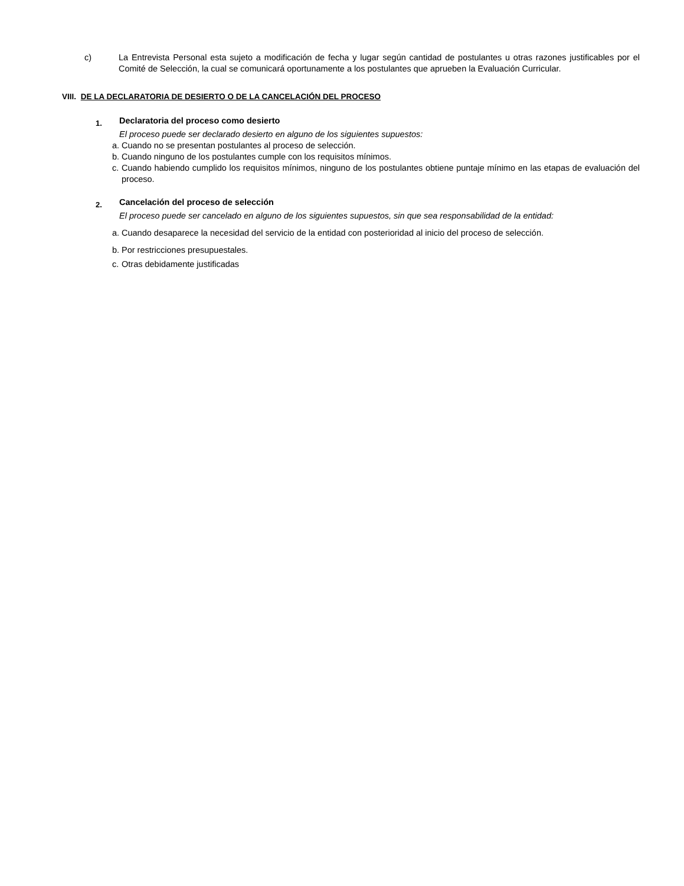c) La Entrevista Personal esta sujeto a modificación de fecha y lugar según cantidad de postulantes u otras razones justificables por el Comité de Selección, la cual se comunicará oportunamente a los postulantes que aprueben la Evaluación Curricular.
VIII. DE LA DECLARATORIA DE DESIERTO O DE LA CANCELACIÓN DEL PROCESO
1.
Declaratoria del proceso como desierto
El proceso puede ser declarado desierto en alguno de los siguientes supuestos:
a. Cuando no se presentan postulantes al proceso de selección.
b. Cuando ninguno de los postulantes cumple con los requisitos mínimos.
c. Cuando habiendo cumplido los requisitos mínimos, ninguno de los postulantes obtiene puntaje mínimo en las etapas de evaluación del proceso.
2.
Cancelación del proceso de selección
El proceso puede ser cancelado en alguno de los siguientes supuestos, sin que sea responsabilidad de la entidad:
a. Cuando desaparece la necesidad del servicio de la entidad con posterioridad al inicio del proceso de selección.
b. Por restricciones presupuestales.
c. Otras debidamente justificadas